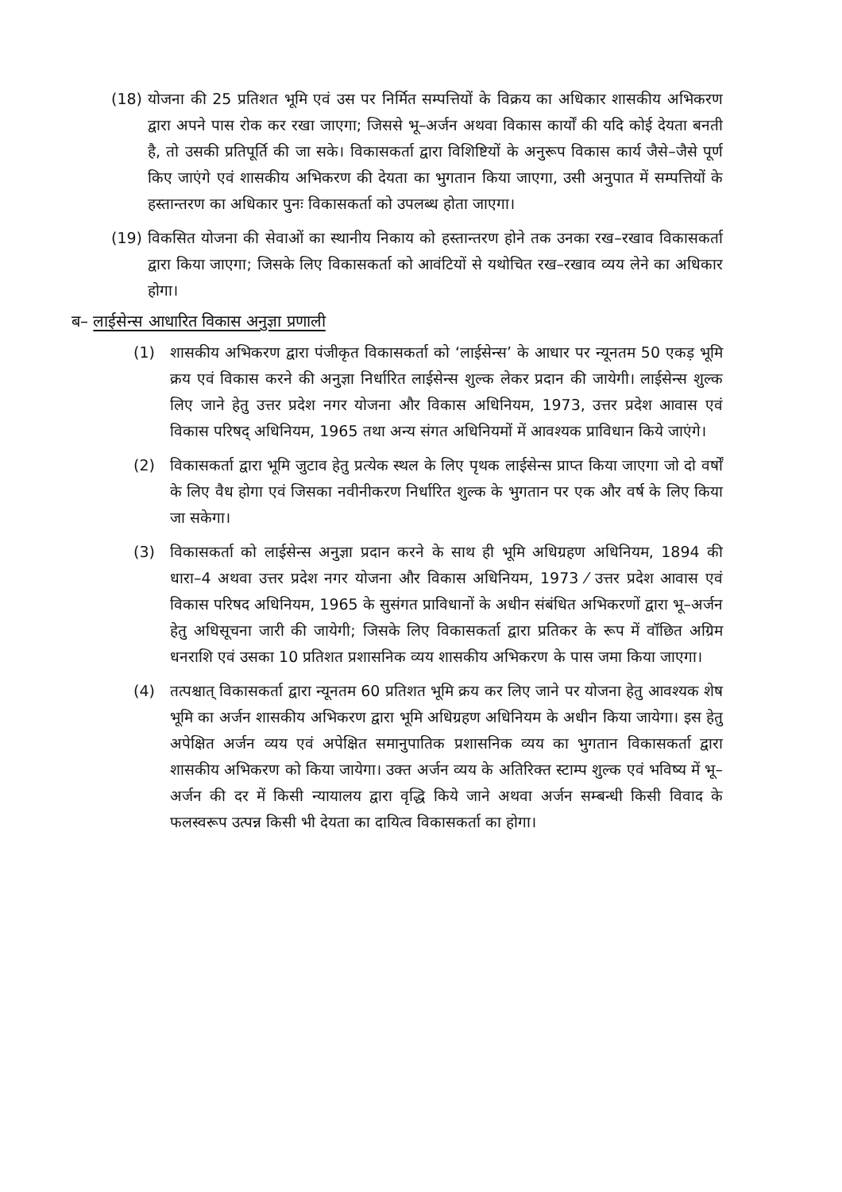(18) योजना की 25 प्रतिशत भूमि एवं उस पर निर्मित सम्पत्तियों के विक्रय का अधिकार शासकीय अभिकरण द्वारा अपने पास रोक कर रखा जाएगा; जिससे भू–अर्जन अथवा विकास कार्यों की यदि कोई देयता बनती है, तो उसकी प्रतिपूर्ति की जा सके। विकासकर्ता द्वारा विशिष्टियों के अनुरूप विकास कार्य जैसे–जैसे पूर्ण किए जाएंगे एवं शासकीय अभिकरण की देयता का भुगतान किया जाएगा, उसी अनुपात में सम्पत्तियों के हस्तान्तरण का अधिकार पुनः विकासकर्ता को उपलब्ध होता जाएगा।
(19) विकसित योजना की सेवाओं का स्थानीय निकाय को हस्तान्तरण होने तक उनका रख–रखाव विकासकर्ता द्वारा किया जाएगा; जिसके लिए विकासकर्ता को आवंटियों से यथोचित रख–रखाव व्यय लेने का अधिकार होगा।
ब– लाईसेन्स आधारित विकास अनुज्ञा प्रणाली
(1) शासकीय अभिकरण द्वारा पंजीकृत विकासकर्ता को ‘लाईसेन्स’ के आधार पर न्यूनतम 50 एकड़ भूमि क्रय एवं विकास करने की अनुज्ञा निर्धारित लाईसेन्स शुल्क लेकर प्रदान की जायेगी। लाईसेन्स शुल्क लिए जाने हेतु उत्तर प्रदेश नगर योजना और विकास अधिनियम, 1973, उत्तर प्रदेश आवास एवं विकास परिषद् अधिनियम, 1965 तथा अन्य संगत अधिनियमों में आवश्यक प्राविधान किये जाएंगे।
(2) विकासकर्ता द्वारा भूमि जुटाव हेतु प्रत्येक स्थल के लिए पृथक लाईसेन्स प्राप्त किया जाएगा जो दो वर्षों के लिए वैध होगा एवं जिसका नवीनीकरण निर्धारित शुल्क के भुगतान पर एक और वर्ष के लिए किया जा सकेगा।
(3) विकासकर्ता को लाईसेन्स अनुज्ञा प्रदान करने के साथ ही भूमि अधिग्रहण अधिनियम, 1894 की धारा–4 अथवा उत्तर प्रदेश नगर योजना और विकास अधिनियम, 1973 ⁄ उत्तर प्रदेश आवास एवं विकास परिषद अधिनियम, 1965 के सुसंगत प्राविधानों के अधीन संबंधित अभिकरणों द्वारा भू–अर्जन हेतु अधिसूचना जारी की जायेगी; जिसके लिए विकासकर्ता द्वारा प्रतिकर के रूप में वॉछित अग्रिम धनराशि एवं उसका 10 प्रतिशत प्रशासनिक व्यय शासकीय अभिकरण के पास जमा किया जाएगा।
(4) तत्पश्चात् विकासकर्ता द्वारा न्यूनतम 60 प्रतिशत भूमि क्रय कर लिए जाने पर योजना हेतु आवश्यक शेष भूमि का अर्जन शासकीय अभिकरण द्वारा भूमि अधिग्रहण अधिनियम के अधीन किया जायेगा। इस हेतु अपेक्षित अर्जन व्यय एवं अपेक्षित समानुपातिक प्रशासनिक व्यय का भुगतान विकासकर्ता द्वारा शासकीय अभिकरण को किया जायेगा। उक्त अर्जन व्यय के अतिरिक्त स्टाम्प शुल्क एवं भविष्य में भू–अर्जन की दर में किसी न्यायालय द्वारा वृद्धि किये जाने अथवा अर्जन सम्बन्धी किसी विवाद के फलस्वरूप उत्पन्न किसी भी देयता का दायित्व विकासकर्ता का होगा।